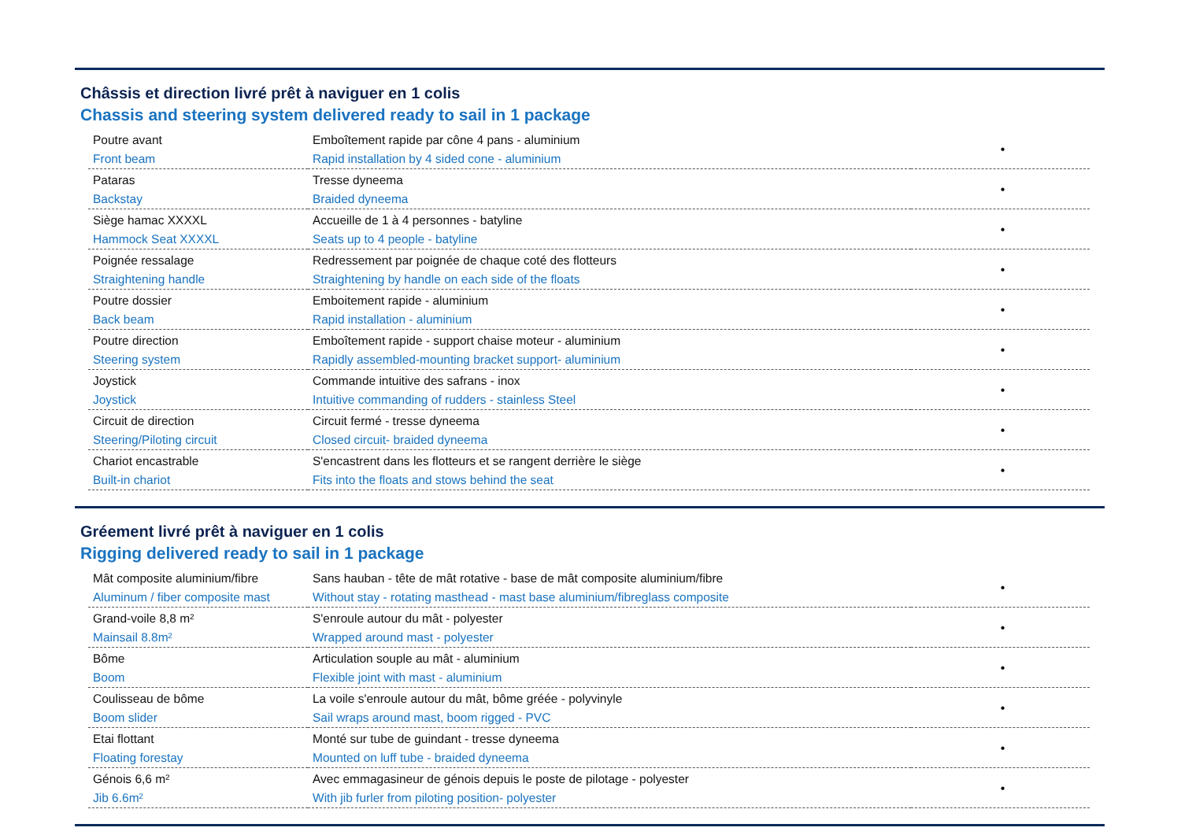Châssis et direction livré prêt à naviguer en 1 colis
Chassis and steering system delivered ready to sail in 1 package
| Poutre avant Front beam | Emboîtement rapide par cône 4 pans - aluminium Rapid installation by 4 sided cone - aluminium | • |
| Pataras Backstay | Tresse dyneema Braided dyneema | • |
| Siège hamac XXXXL Hammock Seat XXXXL | Accueille de 1 à 4 personnes - batyline Seats up to 4 people - batyline | • |
| Poignée ressalage Straightening handle | Redressement par poignée de chaque coté des flotteurs Straightening by handle on each side of the floats | • |
| Poutre dossier Back beam | Emboitement rapide - aluminium Rapid installation - aluminium | • |
| Poutre direction Steering system | Emboîtement rapide - support chaise moteur - aluminium Rapidly assembled-mounting bracket support- aluminium | • |
| Joystick Joystick | Commande intuitive des safrans - inox Intuitive commanding of rudders - stainless Steel | • |
| Circuit de direction Steering/Piloting circuit | Circuit fermé - tresse dyneema Closed circuit- braided dyneema | • |
| Chariot encastrable Built-in chariot | S'encastrent dans les flotteurs et se rangent derrière le siège Fits into the floats and stows behind the seat | • |
Gréement livré prêt à naviguer en 1 colis
Rigging delivered ready to sail in 1 package
| Mât composite aluminium/fibre Aluminum / fiber composite mast | Sans hauban - tête de mât rotative - base de mât composite aluminium/fibre Without stay - rotating masthead - mast base aluminium/fibreglass composite | • |
| Grand-voile 8,8 m² Mainsail 8.8m² | S'enroule autour du mât - polyester Wrapped around mast - polyester | • |
| Bôme Boom | Articulation souple au mât - aluminium Flexible joint with mast - aluminium | • |
| Coulisseau de bôme Boom slider | La voile s'enroule autour du mât, bôme gréée - polyvinyle Sail wraps around mast, boom rigged - PVC | • |
| Etai flottant Floating forestay | Monté sur tube de guindant - tresse dyneema Mounted on luff tube - braided dyneema | • |
| Génois 6,6 m² Jib 6.6m² | Avec emmagasineur de génois depuis le poste de pilotage - polyester With jib furler from piloting position- polyester | • |